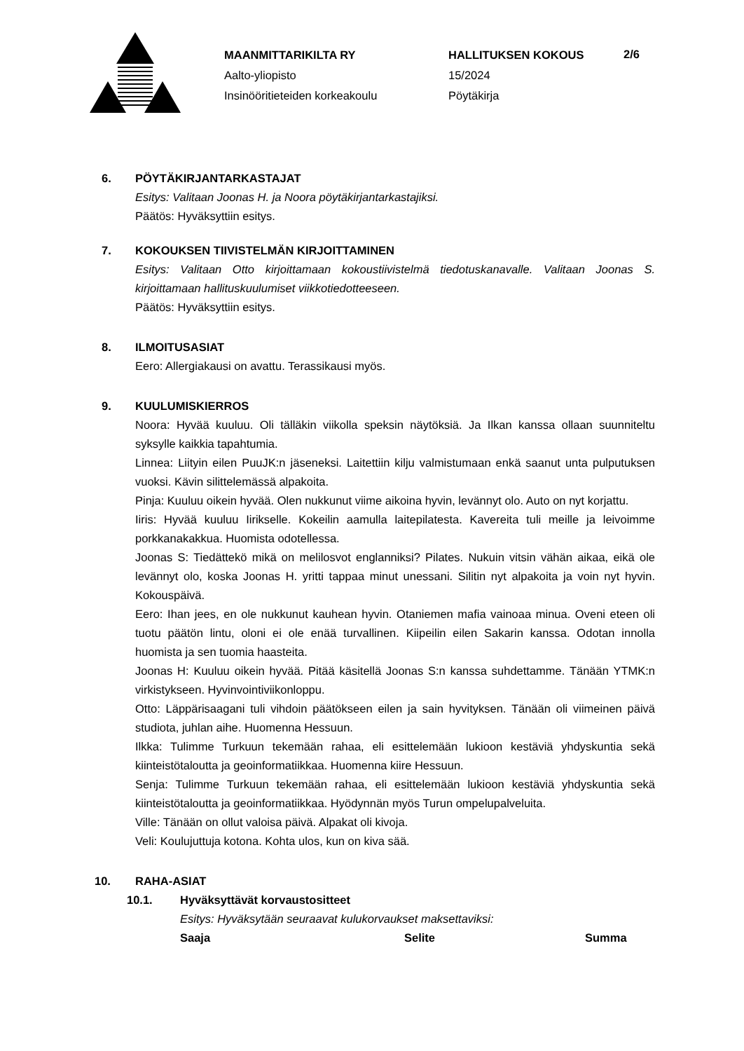MAANMITTARIKILTA RY
Aalto-yliopisto
Insinööritieteiden korkeakoulu
HALLITUKSEN KOKOUS
15/2024
Pöytäkirja
2/6
6. PÖYTÄKIRJANTARKASTAJAT
Esitys: Valitaan Joonas H. ja Noora pöytäkirjantarkastajiksi.
Päätös: Hyväksyttiin esitys.
7. KOKOUKSEN TIIVISTELMÄN KIRJOITTAMINEN
Esitys: Valitaan Otto kirjoittamaan kokoustiivistelmä tiedotuskanavalle. Valitaan Joonas S. kirjoittamaan hallituskuulumiset viikkotiedotteeseen.
Päätös: Hyväksyttiin esitys.
8. ILMOITUSASIAT
Eero: Allergiakausi on avattu. Terassikausi myös.
9. KUULUMISKIERROS
Noora: Hyvää kuuluu. Oli tälläkin viikolla speksin näytöksiä. Ja Ilkan kanssa ollaan suunniteltu syksylle kaikkia tapahtumia.
Linnea: Liityin eilen PuuJK:n jäseneksi. Laitettiin kilju valmistumaan enkä saanut unta pulputuksen vuoksi. Kävin silittelemässä alpakoita.
Pinja: Kuuluu oikein hyvää. Olen nukkunut viime aikoina hyvin, levännyt olo. Auto on nyt korjattu.
Iiris: Hyvää kuuluu Iirikselle. Kokeilin aamulla laitepilatesta. Kavereita tuli meille ja leivoimme porkkanakakkua. Huomista odotellessa.
Joonas S: Tiedättekö mikä on melilosvot englanniksi? Pilates. Nukuin vitsin vähän aikaa, eikä ole levännyt olo, koska Joonas H. yritti tappaa minut unessani. Silitin nyt alpakoita ja voin nyt hyvin. Kokouspäivä.
Eero: Ihan jees, en ole nukkunut kauhean hyvin. Otaniemen mafia vainoaa minua. Oveni eteen oli tuotu päätön lintu, oloni ei ole enää turvallinen. Kiipeilin eilen Sakarin kanssa. Odotan innolla huomista ja sen tuomia haasteita.
Joonas H: Kuuluu oikein hyvää. Pitää käsitellä Joonas S:n kanssa suhdettamme. Tänään YTMK:n virkistykseen. Hyvinvointiviikonloppu.
Otto: Läppärisaagani tuli vihdoin päätökseen eilen ja sain hyvityksen. Tänään oli viimeinen päivä studiota, juhlan aihe. Huomenna Hessuun.
Ilkka: Tulimme Turkuun tekemään rahaa, eli esittelemään lukioon kestäviä yhdyskuntia sekä kiinteistötaloutta ja geoinformatiikkaa. Huomenna kiire Hessuun.
Senja: Tulimme Turkuun tekemään rahaa, eli esittelemään lukioon kestäviä yhdyskuntia sekä kiinteistötaloutta ja geoinformatiikkaa. Hyödynnän myös Turun ompelupalveluita.
Ville: Tänään on ollut valoisa päivä. Alpakat oli kivoja.
Veli: Koulujuttuja kotona. Kohta ulos, kun on kiva sää.
10. RAHA-ASIAT
10.1. Hyväksyttävät korvaustositteet
Esitys: Hyväksytään seuraavat kulukorvaukset maksettaviksi:
| Saaja | Selite | Summa |
| --- | --- | --- |